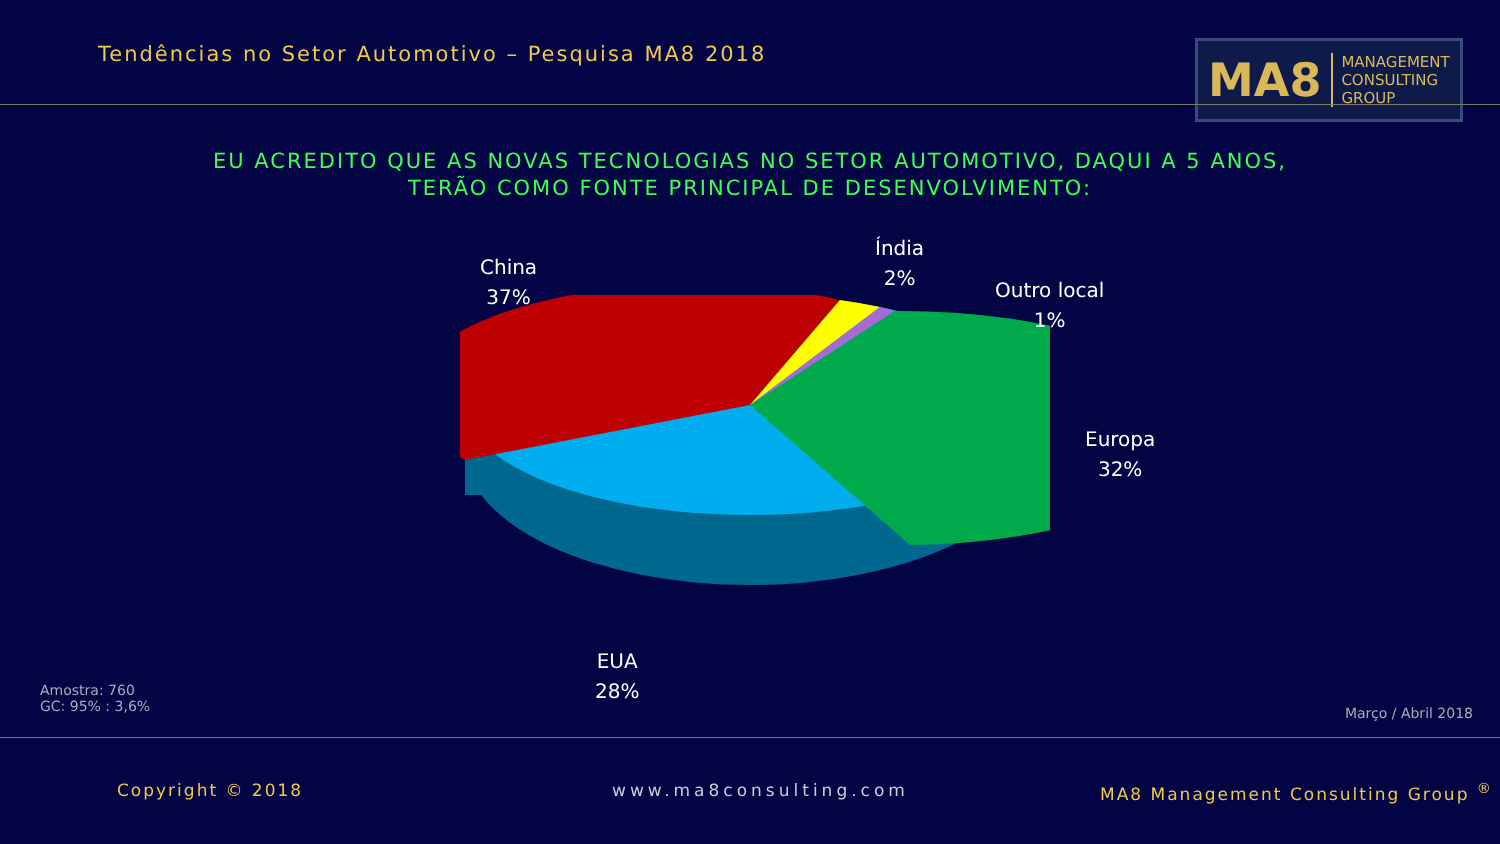Tendências no Setor Automotivo – Pesquisa MA8 2018
MA8 MANAGEMENT
CONSULTING GROUP
EU ACREDITO QUE AS NOVAS TECNOLOGIAS NO SETOR AUTOMOTIVO, DAQUI A 5 ANOS, TERÃO COMO FONTE PRINCIPAL DE DESENVOLVIMENTO:
China
37%
Índia
2%
Outro local
1%
Europa
32%
EUA
28%
Amostra: 760
GC: 95% : 3,6%
Março / Abril 2018
Copyright © 2018 www.ma8consulting.com
MA8 Management Consulting Group <sup>®</sup>